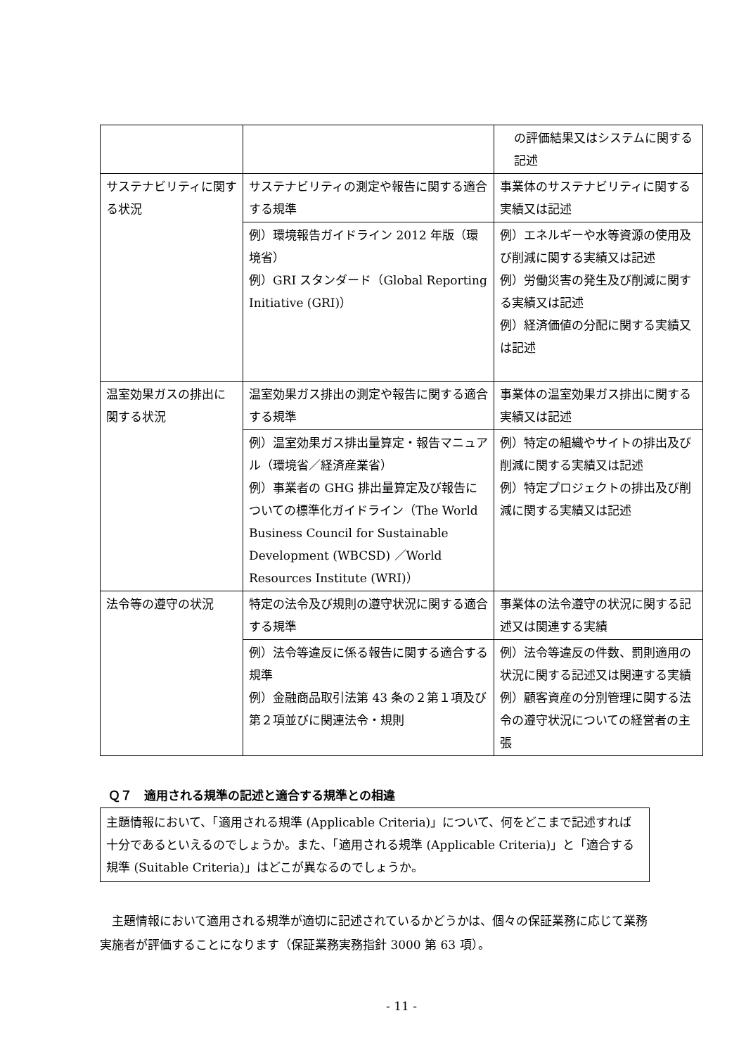| | | の評価結果又はシステムに関する記述 |
| サステナビリティに関する状況 | サステナビリティの測定や報告に関する適合する規準 | 事業体のサステナビリティに関する実績又は記述 |
| | 例）環境報告ガイドライン 2012 年版（環境省） 例）GRI スタンダード（Global Reporting Initiative (GRI)） | 例）エネルギーや水等資源の使用及び削減に関する実績又は記述 例）労働災害の発生及び削減に関する実績又は記述 例）経済価値の分配に関する実績又は記述 |
| 温室効果ガスの排出に関する状況 | 温室効果ガス排出の測定や報告に関する適合する規準 | 事業体の温室効果ガス排出に関する実績又は記述 |
| | 例）温室効果ガス排出量算定・報告マニュアル（環境省／経済産業省） 例）事業者の GHG 排出量算定及び報告についての標準化ガイドライン（The World Business Council for Sustainable Development (WBCSD) ／World Resources Institute (WRI)） | 例）特定の組織やサイトの排出及び削減に関する実績又は記述 例）特定プロジェクトの排出及び削減に関する実績又は記述 |
| 法令等の遵守の状況 | 特定の法令及び規則の遵守状況に関する適合する規準 | 事業体の法令遵守の状況に関する記述又は関連する実績 |
| | 例）法令等違反に係る報告に関する適合する規準 例）金融商品取引法第 43 条の２第１項及び第２項並びに関連法令・規則 | 例）法令等違反の件数、罰則適用の状況に関する記述又は関連する実績 例）顧客資産の分別管理に関する法令の遵守状況についての経営者の主張 |
Ｑ７　適用される規準の記述と適合する規準との相違
主題情報において、「適用される規準 (Applicable Criteria)」について、何をどこまで記述すれば十分であるといえるのでしょうか。また、「適用される規準 (Applicable Criteria)」と「適合する規準 (Suitable Criteria)」はどこが異なるのでしょうか。
主題情報において適用される規準が適切に記述されているかどうかは、個々の保証業務に応じて業務実施者が評価することになります（保証業務実務指針 3000 第 63 項）。
- 11 -